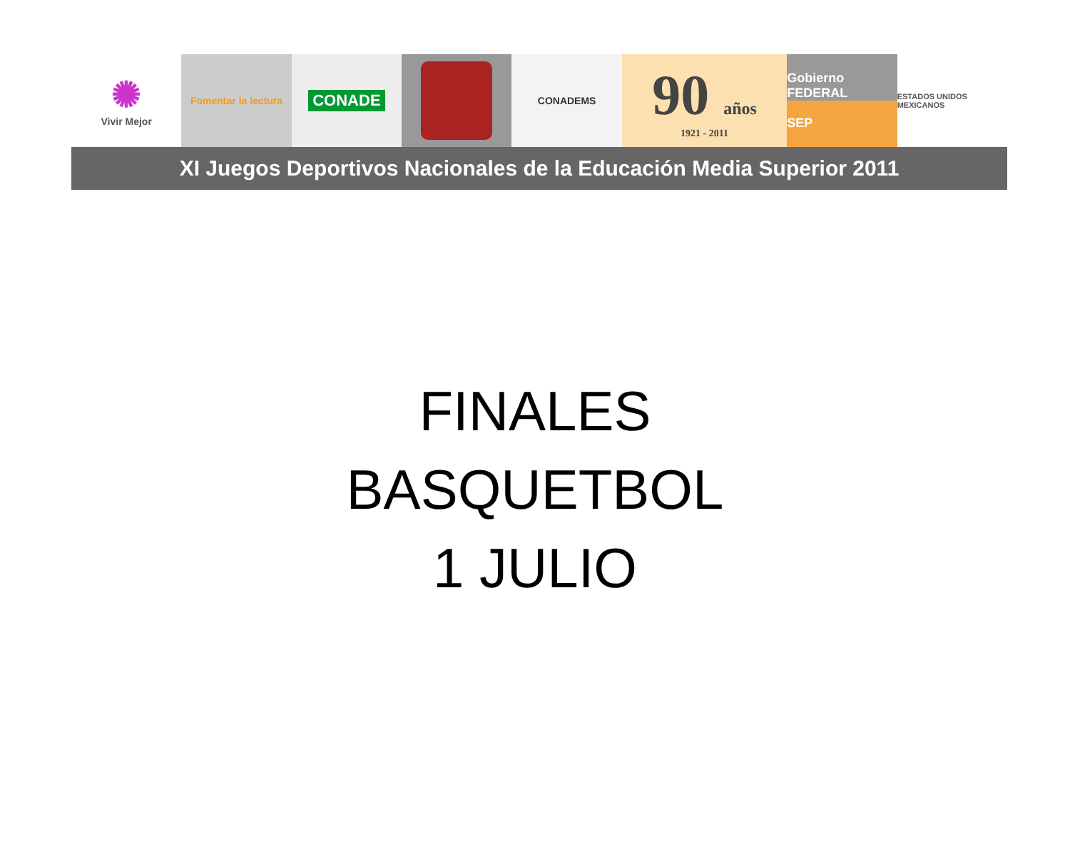✺
Vivir Mejor
Fomentar la lectura
CONADE
CONADEMS
90 años
1921 - 2011
Gobierno FEDERAL
SEP
ESTADOS UNIDOS MEXICANOS
XI Juegos Deportivos Nacionales de la Educación Media Superior 2011
FINALES
BASQUETBOL
1 JULIO